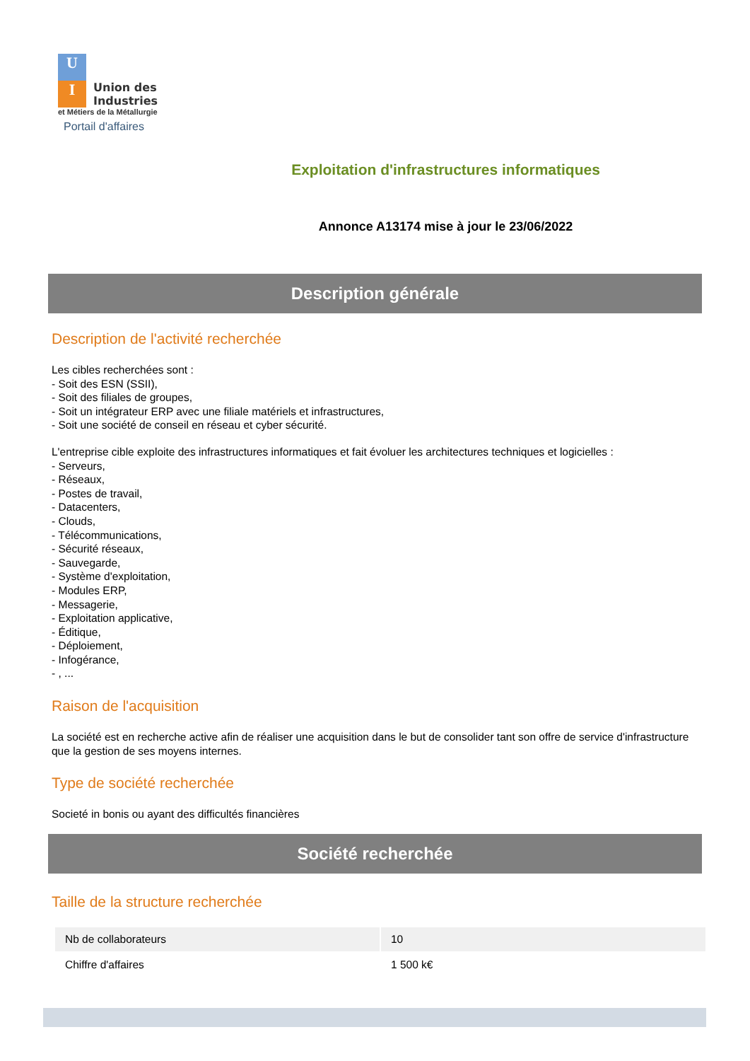U
I
Union des
Industries
et Métiers de la Métallurgie
Portail d'affaires
Exploitation d'infrastructures informatiques
Annonce A13174 mise à jour le 23/06/2022
Description générale
Description de l'activité recherchée
Les cibles recherchées sont :
- Soit des ESN (SSII),
- Soit des filiales de groupes,
- Soit un intégrateur ERP avec une filiale matériels et infrastructures,
- Soit une société de conseil en réseau et cyber sécurité.
L'entreprise cible exploite des infrastructures informatiques et fait évoluer les architectures techniques et logicielles :
- Serveurs,
- Réseaux,
- Postes de travail,
- Datacenters,
- Clouds,
- Télécommunications,
- Sécurité réseaux,
- Sauvegarde,
- Système d'exploitation,
- Modules ERP,
- Messagerie,
- Exploitation applicative,
- Éditique,
- Déploiement,
- Infogérance,
- , ...
Raison de l'acquisition
La société est en recherche active afin de réaliser une acquisition dans le but de consolider tant son offre de service d'infrastructure que la gestion de ses moyens internes.
Type de société recherchée
Societé in bonis ou ayant des difficultés financières
Société recherchée
Taille de la structure recherchée
| Nb de collaborateurs | 10 |
| Chiffre d'affaires | 1 500 k€ |